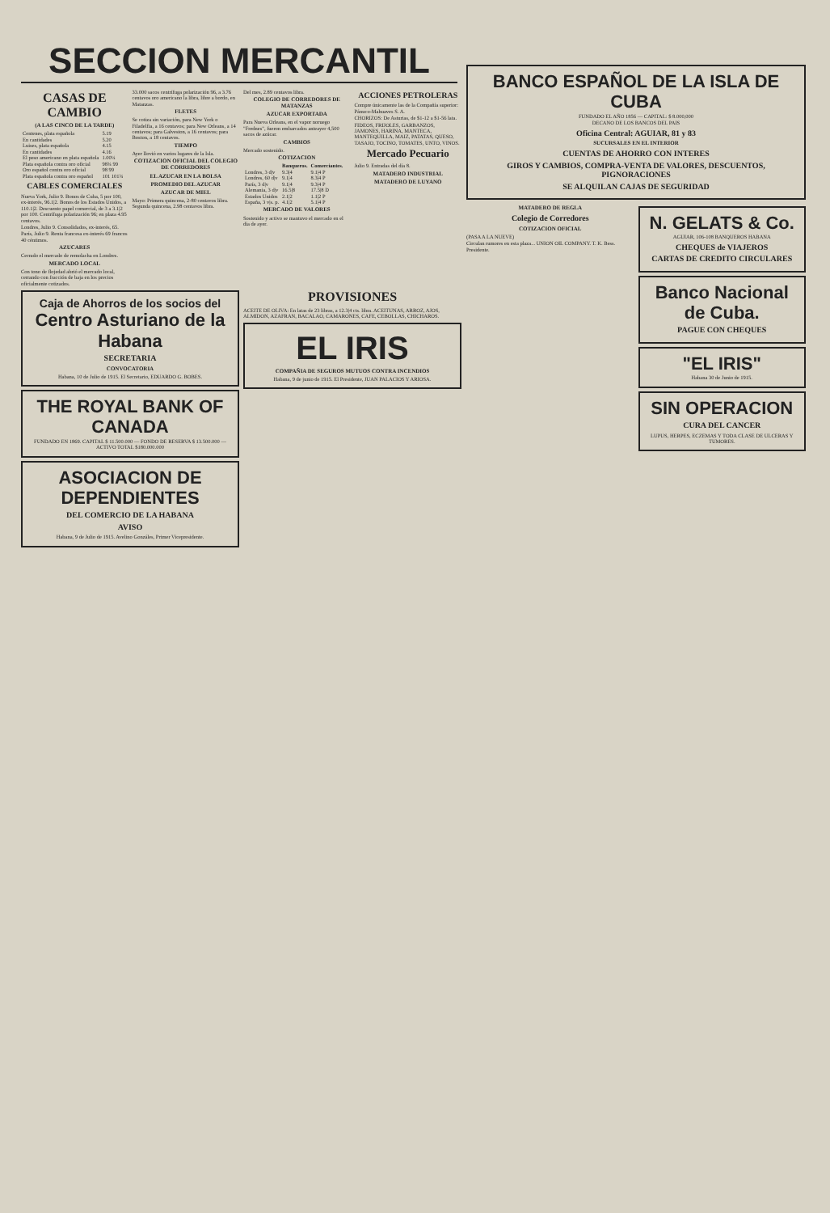SECCION MERCANTIL
CASAS DE CAMBIO
(A LAS CINCO DE LA TARDE)
| Centenes, plata española | 5.19 |
| En cantidades | 5.20 |
| Luises, plata española | 4.15 |
| En cantidades | 4.16 |
| El peso americano en plata española | 1.00¼ |
| Plata española contra oro oficial | 98¾ 99 |
| Oro español contra oro oficial | 98 99 |
| Plata española contra oro español | 101 101¾ |
CABLES COMERCIALES
Nueva York, Julio 9. Bonos de Cuba, 5 por 100, ex-interés, 96.1|2. Bonos de los Estados Unidos, a 110.1|2. Descuento papel comercial, de 3 a 3.1|2 por 100. Centrífuga polarización 96; en plaza 4.95 centavos.
Londres, Julio 9. Consolidados, ex-interés, 65.
París, Julio 9. Renta francesa ex-interés 69 francos 40 céntimos.
AZUCARES
Cerrado el mercado de remolacha en Londres.
MERCADO LOCAL
Con tono de flojedad abrió el mercado local, cerrando con fracción de baja en los precios oficialmente cotizados.
33.000 sacos centrífuga polarización 96, a 3.76 centavos oro americano la libra, libre a bordo, en Matanzas.
FLETES
Se cotiza sin variación, para New York o Filadelfia, a 16 centavos; para New Orleans, a 14 centavos; para Galveston, a 16 centavos; para Boston, a 18 centavos.
TIEMPO
Ayer llovió en varios lugares de la Isla.
COTIZACION OFICIAL DEL COLEGIO DE CORREDORES
EL AZUCAR EN LA BOLSA
PROMEDIO DEL AZUCAR
AZUCAR DE MIEL
Mayo: Primera quincena, 2-80 centavos libra. Segunda quincena, 2.98 centavos libra.
Del mes, 2.89 centavos libra.
COLEGIO DE CORREDORES DE MATANZAS
AZUCAR EXPORTADA
Para Nueva Orleans, en el vapor noruego "Frednes", fueron embarcados anteayer 4,500 sacos de azúcar.
CAMBIOS
Mercado sostenido.
COTIZACION
| | Banqueros. | Comerciantes. |
| --- | --- | --- |
| Londres, 3 d/v | 9.3/4 | 9.1/4 P |
| Londres, 60 d/v | 9.1/4 | 8.3/4 P |
| París, 3 d/v | 9.1/4 | 9.3/4 P |
| Alemania, 3 d/v | 16.5/8 | 17.5/8 D |
| Estados Unidos | 2.1/2 | 1.1/2 P |
| España, 3 v/s. p. | 4.1/2 | 5.1/4 P |
MERCADO DE VALORES
Sostenido y activo se mantuvo el mercado en el día de ayer.
ACCIONES PETROLERAS
Compre únicamente las de la Compañía superior: Pánuco-Mahuaves S. A.
CHORIZOS: De Asturias, de $1-12 a $1-56 lata.
FIDEOS, FRIJOLES, GARBANZOS, JAMONES, HARINA, MANTECA, MANTEQUILLA, MAIZ, PATATAS, QUESO, TASAJO, TOCINO, TOMATES, UNTO, VINOS.
Mercado Pecuario
Julio 9. Entradas del día 8.
MATADERO INDUSTRIAL
MATADERO DE LUYANO
Caja de Ahorros de los socios del
Centro Asturiano de la Habana
SECRETARIA
CONVOCATORIA
Habana, 10 de Julio de 1915. El Secretario, EDUARDO G. BOBES.
THE ROYAL BANK OF CANADA
FUNDADO EN 1869. CAPITAL $ 11.500.000 — FONDO DE RESERVA $ 13.500.000 — ACTIVO TOTAL $180.000.000
ASOCIACION DE DEPENDIENTES
DEL COMERCIO DE LA HABANA
AVISO
Habana, 9 de Julio de 1915. Avelino Gonzáles, Primer Vicepresidente.
PROVISIONES
ACEITE DE OLIVA: En latas de 23 libras, a 12.3|4 cts. libra. ACEITUNAS, ARROZ, AJOS, ALMIDON, AZAFRAN, BACALAO, CAMARONES, CAFE, CEBOLLAS, CHICHAROS.
EL IRIS
COMPAÑIA DE SEGUROS MUTUOS CONTRA INCENDIOS
Habana, 9 de junio de 1915. El Presidente, JUAN PALACIOS Y ARIOSA.
BANCO ESPAÑOL DE LA ISLA DE CUBA
FUNDADO EL AÑO 1856 — CAPITAL: $ 8.000,000
DECANO DE LOS BANCOS DEL PAIS
Oficina Central: AGUIAR, 81 y 83
SUCURSALES EN EL INTERIOR
CUENTAS DE AHORRO CON INTERES
GIROS Y CAMBIOS, COMPRA-VENTA DE VALORES, DESCUENTOS, PIGNORACIONES
SE ALQUILAN CAJAS DE SEGURIDAD
MATADERO DE REGLA
Colegio de Corredores
COTIZACION OFICIAL
(PASA A LA NUEVE)
Circulan rumores en esta plaza... UNION OIL COMPANY. T. K. Bess. Presidente.
N. GELATS & Co.
AGUIAR, 106-108 BANQUEROS HABANA
CHEQUES de VIAJEROS
CARTAS DE CREDITO CIRCULARES
Banco Nacional de Cuba.
PAGUE CON CHEQUES
"EL IRIS"
Habana 30 de Junio de 1915.
SIN OPERACION
CURA DEL CANCER
LUPUS, HERPES, ECZEMAS Y TODA CLASE DE ULCERAS Y TUMORES.